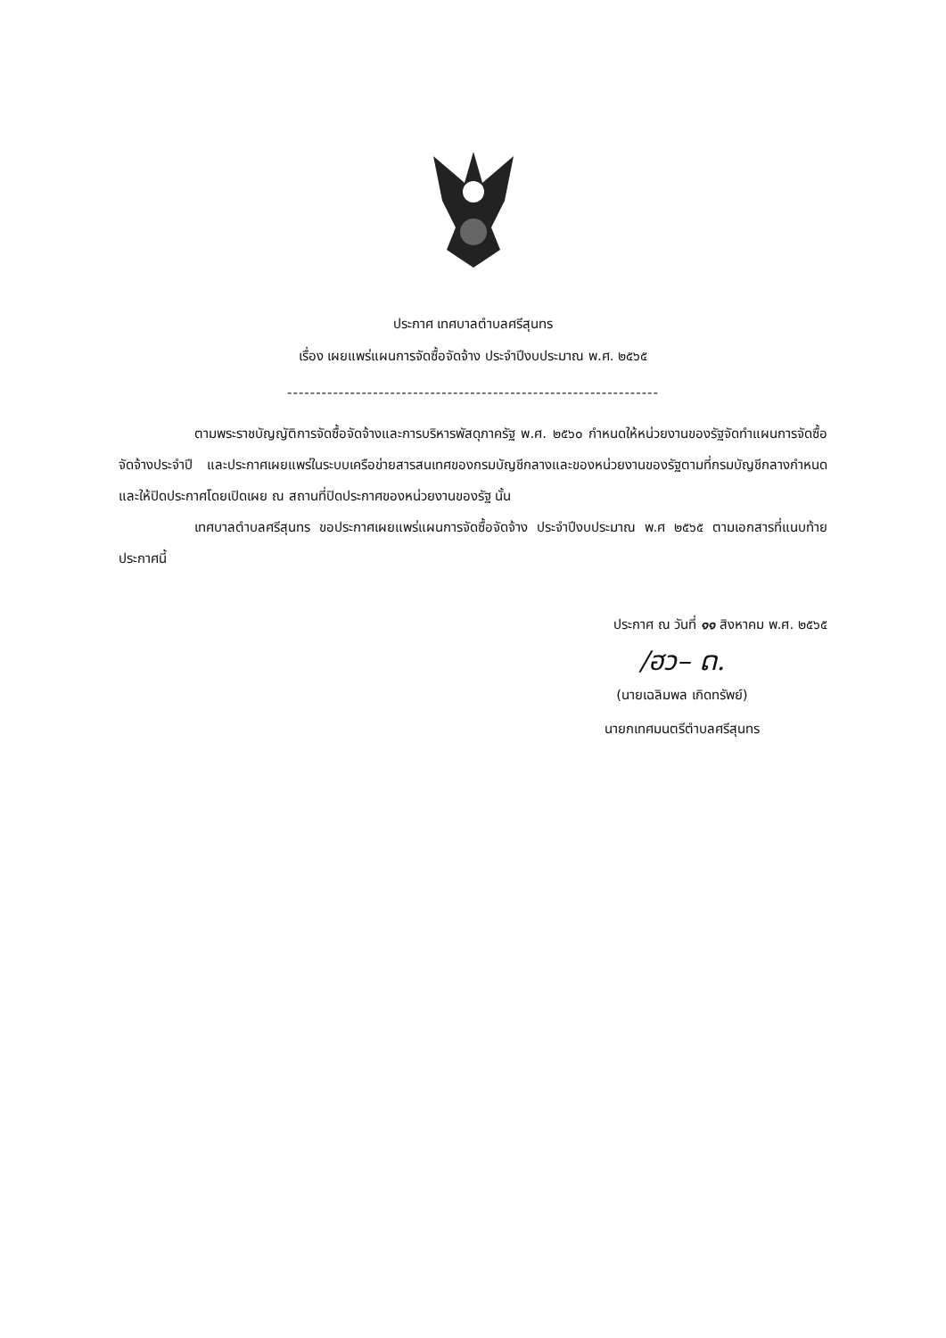ประกาศ เทศบาลตำบลศรีสุนทร
เรื่อง เผยแพร่แผนการจัดซื้อจัดจ้าง ประจำปีงบประมาณ พ.ศ. ๒๕๖๕
-----------------------------------------------------------------
ตามพระราชบัญญัติการจัดซื้อจัดจ้างและการบริหารพัสดุภาครัฐ พ.ศ. ๒๕๖๐ กำหนดให้หน่วยงานของรัฐจัดทำแผนการจัดซื้อจัดจ้างประจำปี และประกาศเผยแพร่ในระบบเครือข่ายสารสนเทศของกรมบัญชีกลางและของหน่วยงานของรัฐตามที่กรมบัญชีกลางกำหนด และให้ปิดประกาศโดยเปิดเผย ณ สถานที่ปิดประกาศของหน่วยงานของรัฐ นั้น
เทศบาลตำบลศรีสุนทร ขอประกาศเผยแพร่แผนการจัดซื้อจัดจ้าง ประจำปีงบประมาณ พ.ศ ๒๕๖๕ ตามเอกสารที่แนบท้ายประกาศนี้
ประกาศ ณ วันที่ ๑๑ สิงหาคม พ.ศ. ๒๕๖๕
/ฮว– ດ.
(นายเฉลิมพล เกิดทรัพย์)
นายกเทศมนตรีตำบลศรีสุนทร